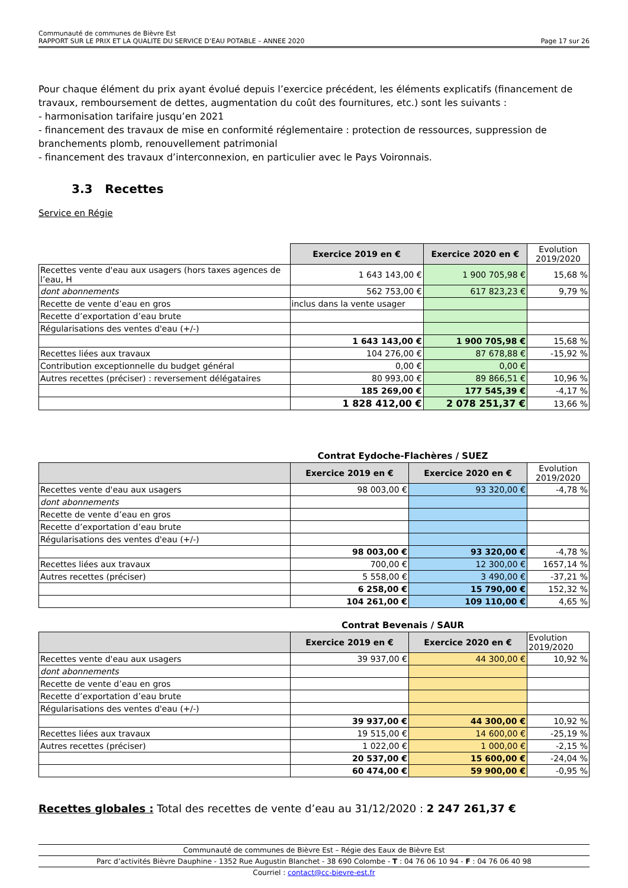Communauté de communes de Bièvre Est
RAPPORT SUR LE PRIX ET LA QUALITE DU SERVICE D’EAU POTABLE – ANNEE 2020 Page 17 sur 26
Pour chaque élément du prix ayant évolué depuis l’exercice précédent, les éléments explicatifs (financement de travaux, remboursement de dettes, augmentation du coût des fournitures, etc.) sont les suivants :
- harmonisation tarifaire jusqu’en 2021
- financement des travaux de mise en conformité réglementaire : protection de ressources, suppression de branchements plomb, renouvellement patrimonial
- financement des travaux d’interconnexion, en particulier avec le Pays Voironnais.
3.3 Recettes
Service en Régie
| | Exercice 2019 en € | Exercice 2020 en € | Evolution 2019/2020 |
| --- | --- | --- | --- |
| Recettes vente d'eau aux usagers (hors taxes agences de l’eau, H | 1 643 143,00 € | 1 900 705,98 € | 15,68 % |
| dont abonnements | 562 753,00 € | 617 823,23 € | 9,79 % |
| Recette de vente d’eau en gros | inclus dans la vente usager | | |
| Recette d’exportation d’eau brute | | | |
| Régularisations des ventes d'eau (+/-) | | | |
| | 1 643 143,00 € | 1 900 705,98 € | 15,68 % |
| Recettes liées aux travaux | 104 276,00 € | 87 678,88 € | -15,92 % |
| Contribution exceptionnelle du budget général | 0,00 € | 0,00 € | |
| Autres recettes (préciser) : reversement délégataires | 80 993,00 € | 89 866,51 € | 10,96 % |
| | 185 269,00 € | 177 545,39 € | -4,17 % |
| | 1 828 412,00 € | 2 078 251,37 € | 13,66 % |
Contrat Eydoche-Flachères / SUEZ
| | Exercice 2019 en € | Exercice 2020 en € | Evolution 2019/2020 |
| --- | --- | --- | --- |
| Recettes vente d'eau aux usagers | 98 003,00 € | 93 320,00 € | -4,78 % |
| dont abonnements | | | |
| Recette de vente d’eau en gros | | | |
| Recette d’exportation d’eau brute | | | |
| Régularisations des ventes d'eau (+/-) | | | |
| | 98 003,00 € | 93 320,00 € | -4,78 % |
| Recettes liées aux travaux | 700,00 € | 12 300,00 € | 1657,14 % |
| Autres recettes (préciser) | 5 558,00 € | 3 490,00 € | -37,21 % |
| | 6 258,00 € | 15 790,00 € | 152,32 % |
| | 104 261,00 € | 109 110,00 € | 4,65 % |
Contrat Bevenais / SAUR
| | Exercice 2019 en € | Exercice 2020 en € | Evolution 2019/2020 |
| --- | --- | --- | --- |
| Recettes vente d'eau aux usagers | 39 937,00 € | 44 300,00 € | 10,92 % |
| dont abonnements | | | |
| Recette de vente d’eau en gros | | | |
| Recette d’exportation d’eau brute | | | |
| Régularisations des ventes d'eau (+/-) | | | |
| | 39 937,00 € | 44 300,00 € | 10,92 % |
| Recettes liées aux travaux | 19 515,00 € | 14 600,00 € | -25,19 % |
| Autres recettes (préciser) | 1 022,00 € | 1 000,00 € | -2,15 % |
| | 20 537,00 € | 15 600,00 € | -24,04 % |
| | 60 474,00 € | 59 900,00 € | -0,95 % |
Recettes globales : Total des recettes de vente d’eau au 31/12/2020 : 2 247 261,37 €
Communauté de communes de Bièvre Est – Régie des Eaux de Bièvre Est
Parc d’activités Bièvre Dauphine - 1352 Rue Augustin Blanchet - 38 690 Colombe - T : 04 76 06 10 94 - F : 04 76 06 40 98
Courriel : contact@cc-bievre-est.fr